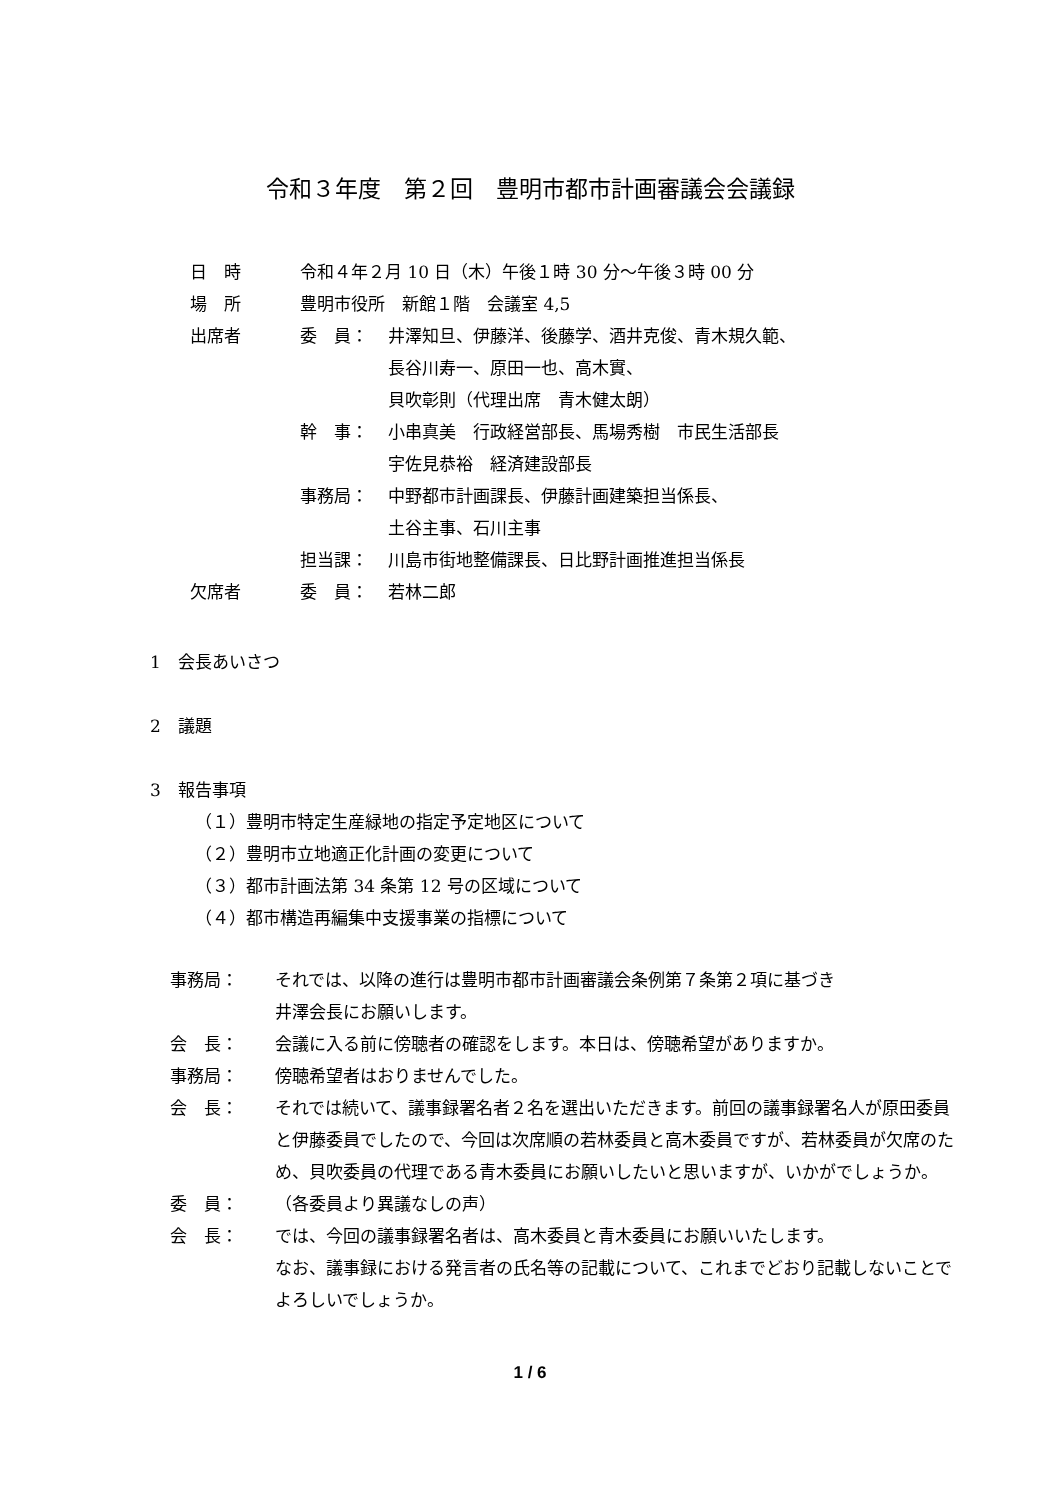令和３年度　第２回　豊明市都市計画審議会会議録
| 日 時 | 令和４年２月 10 日（木）午後１時 30 分～午後３時 00 分 | |
| 場 所 | 豊明市役所 新館１階 会議室 4,5 | |
| 出席者 | 委 員： | 井澤知旦、伊藤洋、後藤学、酒井克俊、青木規久範、 長谷川寿一、原田一也、高木實、 貝吹彰則（代理出席 青木健太朗） |
| | 幹 事： | 小串真美 行政経営部長、馬場秀樹 市民生活部長 宇佐見恭裕 経済建設部長 |
| | 事務局： | 中野都市計画課長、伊藤計画建築担当係長、 土谷主事、石川主事 |
| | 担当課： | 川島市街地整備課長、日比野計画推進担当係長 |
| 欠席者 | 委 員： | 若林二郎 |
1　会長あいさつ
2　議題
3　報告事項
（１）豊明市特定生産緑地の指定予定地区について
（２）豊明市立地適正化計画の変更について
（３）都市計画法第 34 条第 12 号の区域について
（４）都市構造再編集中支援事業の指標について
| 事務局： | それでは、以降の進行は豊明市都市計画審議会条例第７条第２項に基づき 井澤会長にお願いします。 |
| 会 長： | 会議に入る前に傍聴者の確認をします。本日は、傍聴希望がありますか。 |
| 事務局： | 傍聴希望者はおりませんでした。 |
| 会 長： | それでは続いて、議事録署名者２名を選出いただきます。前回の議事録署名人が原田委員と伊藤委員でしたので、今回は次席順の若林委員と高木委員ですが、若林委員が欠席のため、貝吹委員の代理である青木委員にお願いしたいと思いますが、いかがでしょうか。 |
| 委 員： | （各委員より異議なしの声） |
| 会 長： | では、今回の議事録署名者は、高木委員と青木委員にお願いいたします。 なお、議事録における発言者の氏名等の記載について、これまでどおり記載しないことでよろしいでしょうか。 |
1 / 6